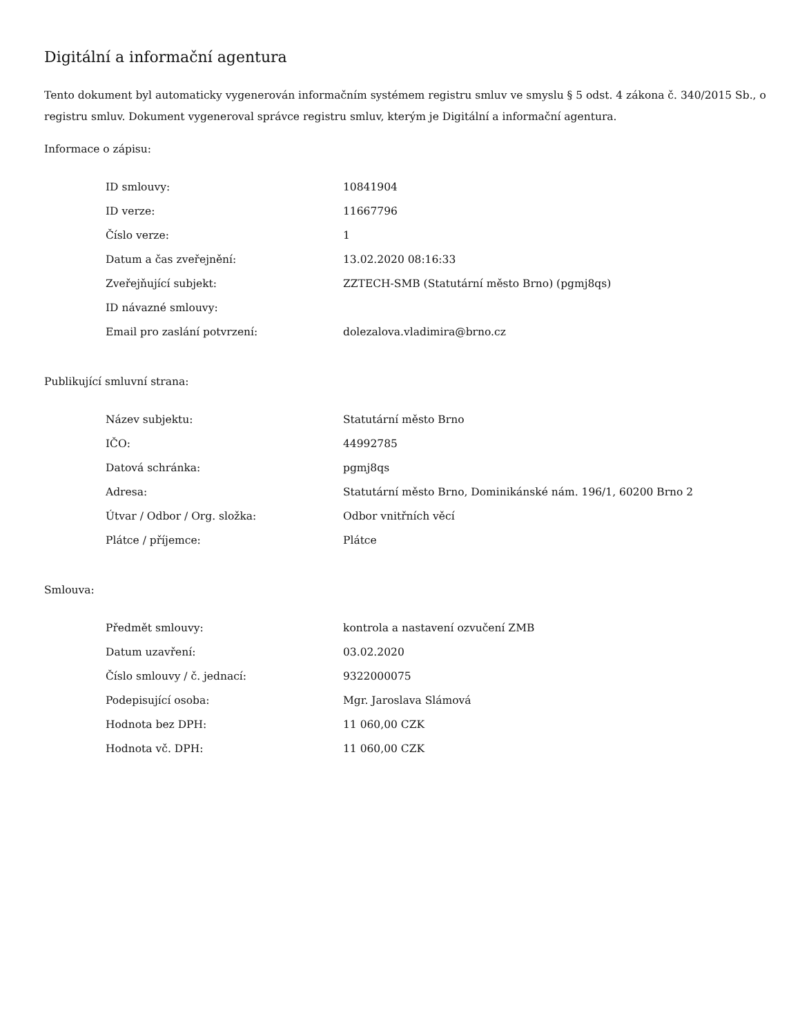Digitální a informační agentura
Tento dokument byl automaticky vygenerován informačním systémem registru smluv ve smyslu § 5 odst. 4 zákona č. 340/2015 Sb., o registru smluv. Dokument vygeneroval správce registru smluv, kterým je Digitální a informační agentura.
Informace o zápisu:
| ID smlouvy: | 10841904 |
| ID verze: | 11667796 |
| Číslo verze: | 1 |
| Datum a čas zveřejnění: | 13.02.2020 08:16:33 |
| Zveřejňující subjekt: | ZZTECH-SMB (Statutární město Brno) (pgmj8qs) |
| ID návazné smlouvy: | |
| Email pro zaslání potvrzení: | dolezalova.vladimira@brno.cz |
Publikující smluvní strana:
| Název subjektu: | Statutární město Brno |
| IČO: | 44992785 |
| Datová schránka: | pgmj8qs |
| Adresa: | Statutární město Brno, Dominikánské nám. 196/1, 60200 Brno 2 |
| Útvar / Odbor / Org. složka: | Odbor vnitřních věcí |
| Plátce / příjemce: | Plátce |
Smlouva:
| Předmět smlouvy: | kontrola a nastavení ozvučení ZMB |
| Datum uzavření: | 03.02.2020 |
| Číslo smlouvy / č. jednací: | 9322000075 |
| Podepisující osoba: | Mgr. Jaroslava Slámová |
| Hodnota bez DPH: | 11 060,00 CZK |
| Hodnota vč. DPH: | 11 060,00 CZK |